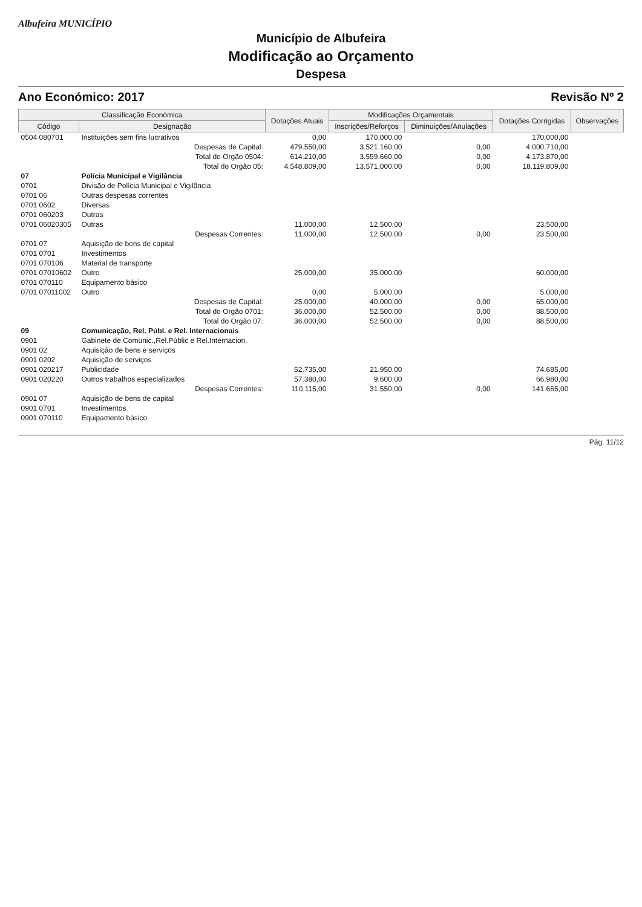Albufeira MUNICÍPIO
Município de Albufeira
Modificação ao Orçamento
Despesa
Ano Económico: 2017 Revisão Nº 2
| Classificação Económica | | Dotações Atuais | Modificações Orçamentais | | Dotações Corrigidas | Observações |
| --- | --- | --- | --- | --- | --- | --- |
| Código | Designação | | Inscrições/Reforços | Diminuições/Anulações | | |
| 0504 080701 | Instituições sem fins lucrativos | 0,00 | 170.000,00 | | 170.000,00 | |
| | Despesas de Capital: | 479.550,00 | 3.521.160,00 | 0,00 | 4.000.710,00 | |
| | Total do Orgão 0504: | 614.210,00 | 3.559.660,00 | 0,00 | 4.173.870,00 | |
| | Total do Orgão 05: | 4.548.809,00 | 13.571.000,00 | 0,00 | 18.119.809,00 | |
| 07 | Polícia Municipal e Vigilância | | | | | |
| 0701 | Divisão de Polícia Municipal e Vigilância | | | | | |
| 0701 06 | Outras despesas correntes | | | | | |
| 0701 0602 | Diversas | | | | | |
| 0701 060203 | Outras | | | | | |
| 0701 06020305 | Outras | 11.000,00 | 12.500,00 | | 23.500,00 | |
| | Despesas Correntes: | 11.000,00 | 12.500,00 | 0,00 | 23.500,00 | |
| 0701 07 | Aquisição de bens de capital | | | | | |
| 0701 0701 | Investimentos | | | | | |
| 0701 070106 | Material de transporte | | | | | |
| 0701 07010602 | Outro | 25.000,00 | 35.000,00 | | 60.000,00 | |
| 0701 070110 | Equipamento básico | | | | | |
| 0701 07011002 | Outro | 0,00 | 5.000,00 | | 5.000,00 | |
| | Despesas de Capital: | 25.000,00 | 40.000,00 | 0,00 | 65.000,00 | |
| | Total do Orgão 0701: | 36.000,00 | 52.500,00 | 0,00 | 88.500,00 | |
| | Total do Orgão 07: | 36.000,00 | 52.500,00 | 0,00 | 88.500,00 | |
| 09 | Comunicação, Rel. Públ. e Rel. Internacionais | | | | | |
| 0901 | Gabinete de Comunic.,Rel.Públic e Rel.Internacion. | | | | | |
| 0901 02 | Aquisição de bens e serviços | | | | | |
| 0901 0202 | Aquisição de serviços | | | | | |
| 0901 020217 | Publicidade | 52.735,00 | 21.950,00 | | 74.685,00 | |
| 0901 020220 | Outros trabalhos especializados | 57.380,00 | 9.600,00 | | 66.980,00 | |
| | Despesas Correntes: | 110.115,00 | 31.550,00 | 0,00 | 141.665,00 | |
| 0901 07 | Aquisição de bens de capital | | | | | |
| 0901 0701 | Investimentos | | | | | |
| 0901 070110 | Equipamento básico | | | | | |
Pág. 11/12